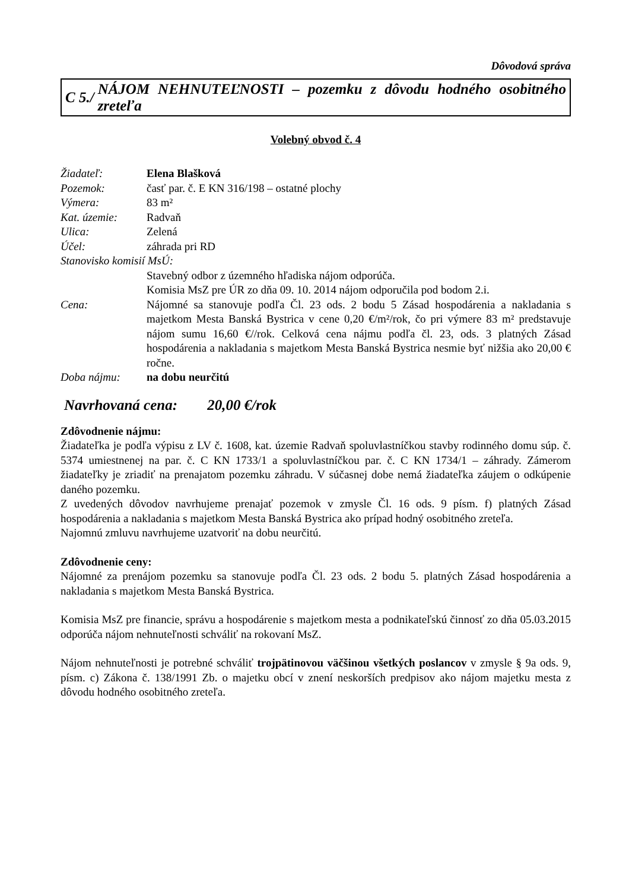Dôvodová správa
C 5./ NÁJOM NEHNUTEĽNOSTI – pozemku z dôvodu hodného osobitného zreteľa
Volebný obvod č. 4
Žiadateľ: Elena Blašková
Pozemok: časť par. č. E KN 316/198 – ostatné plochy
Výmera: 83 m²
Kat. územie: Radvaň
Ulica: Zelená
Účel: záhrada pri RD
Stanovisko komisií MsÚ:
Stavebný odbor z územného hľadiska nájom odporúča.
Komisia MsZ pre ÚR zo dňa 09. 10. 2014 nájom odporučila pod bodom 2.i.
Cena: Nájomné sa stanovuje podľa Čl. 23 ods. 2 bodu 5 Zásad hospodárenia a nakladania s majetkom Mesta Banská Bystrica v cene 0,20 €/m²/rok, čo pri výmere 83 m² predstavuje nájom sumu 16,60 €//rok. Celková cena nájmu podľa čl. 23, ods. 3 platných Zásad hospodárenia a nakladania s majetkom Mesta Banská Bystrica nesmie byť nižšia ako 20,00 € ročne.
Doba nájmu: na dobu neurčitú
Navrhovaná cena: 20,00 €/rok
Zdôvodnenie nájmu:
Žiadateľka je podľa výpisu z LV č. 1608, kat. územie Radvaň spoluvlastníčkou stavby rodinného domu súp. č. 5374 umiestnenej na par. č. C KN 1733/1 a spoluvlastníčkou par. č. C KN 1734/1 – záhrady. Zámerom žiadateľky je zriadiť na prenajatom pozemku záhradu. V súčasnej dobe nemá žiadateľka záujem o odkúpenie daného pozemku.
Z uvedených dôvodov navrhujeme prenajať pozemok v zmysle Čl. 16 ods. 9 písm. f) platných Zásad hospodárenia a nakladania s majetkom Mesta Banská Bystrica ako prípad hodný osobitného zreteľa.
Najomnú zmluvu navrhujeme uzatvoriť na dobu neurčitú.
Zdôvodnenie ceny:
Nájomné za prenájom pozemku sa stanovuje podľa Čl. 23 ods. 2 bodu 5. platných Zásad hospodárenia a nakladania s majetkom Mesta Banská Bystrica.
Komisia MsZ pre financie, správu a hospodárenie s majetkom mesta a podnikateľskú činnosť zo dňa 05.03.2015 odporúča nájom nehnuteľnosti schváliť na rokovaní MsZ.
Nájom nehnuteľnosti je potrebné schváliť trojpätinovou väčšinou všetkých poslancov v zmysle § 9a ods. 9, písm. c) Zákona č. 138/1991 Zb. o majetku obcí v znení neskorších predpisov ako nájom majetku mesta z dôvodu hodného osobitného zreteľa.